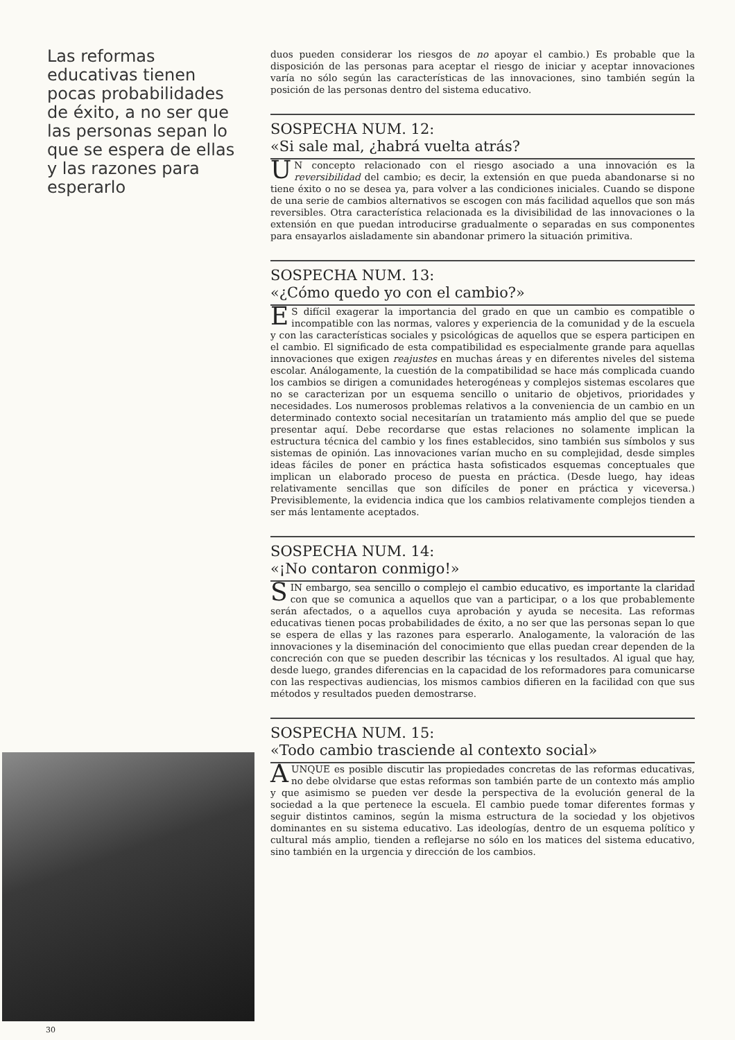Las reformas educativas tienen pocas probabilidades de éxito, a no ser que las personas sepan lo que se espera de ellas y las razones para esperarlo
30
duos pueden considerar los riesgos de no apoyar el cambio.) Es probable que la disposición de las personas para aceptar el riesgo de iniciar y aceptar innovaciones varía no sólo según las características de las innovaciones, sino también según la posición de las personas dentro del sistema educativo.
SOSPECHA NUM. 12:
«Si sale mal, ¿habrá vuelta atrás?
UN concepto relacionado con el riesgo asociado a una innovación es la reversibilidad del cambio; es decir, la extensión en que pueda abandonarse si no tiene éxito o no se desea ya, para volver a las condiciones iniciales. Cuando se dispone de una serie de cambios alternativos se escogen con más facilidad aquellos que son más reversibles. Otra característica relacionada es la divisibilidad de las innovaciones o la extensión en que puedan introducirse gradualmente o separadas en sus componentes para ensayarlos aisladamente sin abandonar primero la situación primitiva.
SOSPECHA NUM. 13:
«¿Cómo quedo yo con el cambio?»
ES difícil exagerar la importancia del grado en que un cambio es compatible o incompatible con las normas, valores y experiencia de la comunidad y de la escuela y con las características sociales y psicológicas de aquellos que se espera participen en el cambio. El significado de esta compatibilidad es especialmente grande para aquellas innovaciones que exigen reajustes en muchas áreas y en diferentes niveles del sistema escolar. Análogamente, la cuestión de la compatibilidad se hace más complicada cuando los cambios se dirigen a comunidades heterogéneas y complejos sistemas escolares que no se caracterizan por un esquema sencillo o unitario de objetivos, prioridades y necesidades. Los numerosos problemas relativos a la conveniencia de un cambio en un determinado contexto social necesitarían un tratamiento más amplio del que se puede presentar aquí. Debe recordarse que estas relaciones no solamente implican la estructura técnica del cambio y los fines establecidos, sino también sus símbolos y sus sistemas de opinión. Las innovaciones varían mucho en su complejidad, desde simples ideas fáciles de poner en práctica hasta sofisticados esquemas conceptuales que implican un elaborado proceso de puesta en práctica. (Desde luego, hay ideas relativamente sencillas que son difíciles de poner en práctica y viceversa.) Previsiblemente, la evidencia indica que los cambios relativamente complejos tienden a ser más lentamente aceptados.
SOSPECHA NUM. 14:
«¡No contaron conmigo!»
SIN embargo, sea sencillo o complejo el cambio educativo, es importante la claridad con que se comunica a aquellos que van a participar, o a los que probablemente serán afectados, o a aquellos cuya aprobación y ayuda se necesita. Las reformas educativas tienen pocas probabilidades de éxito, a no ser que las personas sepan lo que se espera de ellas y las razones para esperarlo. Analogamente, la valoración de las innovaciones y la diseminación del conocimiento que ellas puedan crear dependen de la concreción con que se pueden describir las técnicas y los resultados. Al igual que hay, desde luego, grandes diferencias en la capacidad de los reformadores para comunicarse con las respectivas audiencias, los mismos cambios difieren en la facilidad con que sus métodos y resultados pueden demostrarse.
SOSPECHA NUM. 15:
«Todo cambio trasciende al contexto social»
AUNQUE es posible discutir las propiedades concretas de las reformas educativas, no debe olvidarse que estas reformas son también parte de un contexto más amplio y que asimismo se pueden ver desde la perspectiva de la evolución general de la sociedad a la que pertenece la escuela. El cambio puede tomar diferentes formas y seguir distintos caminos, según la misma estructura de la sociedad y los objetivos dominantes en su sistema educativo. Las ideologías, dentro de un esquema político y cultural más amplio, tienden a reflejarse no sólo en los matices del sistema educativo, sino también en la urgencia y dirección de los cambios.